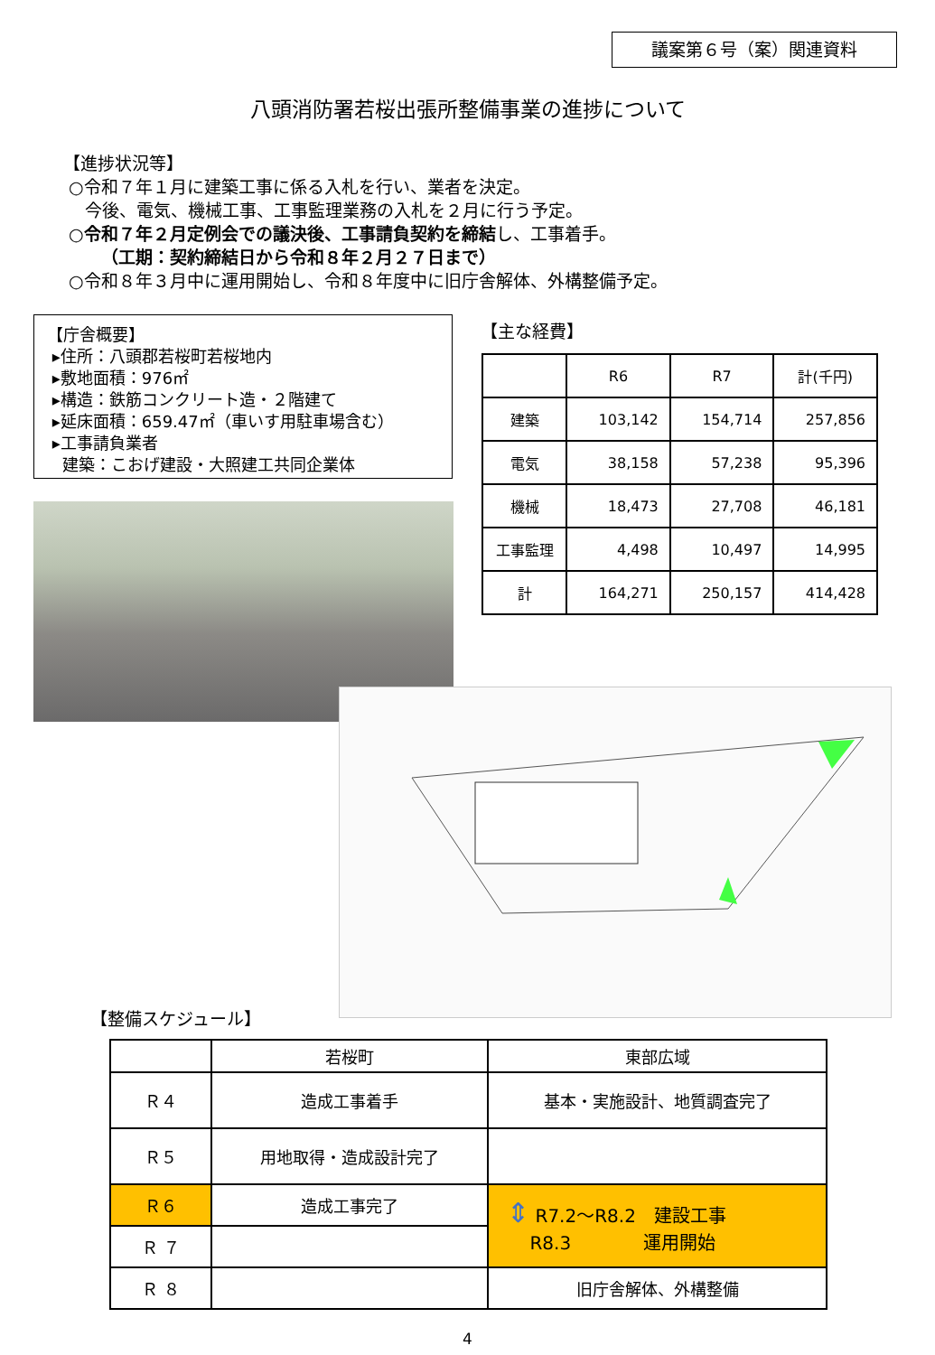議案第６号（案）関連資料
八頭消防署若桜出張所整備事業の進捗について
【進捗状況等】
○令和７年１月に建築工事に係る入札を行い、業者を決定。
今後、電気、機械工事、工事監理業務の入札を２月に行う予定。
○令和７年２月定例会での議決後、工事請負契約を締結し、工事着手。
（工期：契約締結日から令和８年２月２７日まで）
○令和８年３月中に運用開始し、令和８年度中に旧庁舎解体、外構整備予定。
【庁舎概要】
▸住所：八頭郡若桜町若桜地内
▸敷地面積：976㎡
▸構造：鉄筋コンクリート造・２階建て
▸延床面積：659.47㎡（車いす用駐車場含む）
▸工事請負業者
建築：こおげ建設・大照建工共同企業体
【主な経費】
| | R6 | R7 | 計(千円) |
| --- | --- | --- | --- |
| 建築 | 103,142 | 154,714 | 257,856 |
| 電気 | 38,158 | 57,238 | 95,396 |
| 機械 | 18,473 | 27,708 | 46,181 |
| 工事監理 | 4,498 | 10,497 | 14,995 |
| 計 | 164,271 | 250,157 | 414,428 |
【整備スケジュール】
| | 若桜町 | 東部広域 |
| Ｒ４ | 造成工事着手 | 基本・実施設計、地質調査完了 |
| Ｒ５ | 用地取得・造成設計完了 | |
| Ｒ６ | 造成工事完了 | ⇕ R7.2～R8.2 建設工事 R8.3 運用開始 |
| Ｒ ７ | | |
| Ｒ ８ | | 旧庁舎解体、外構整備 |
4